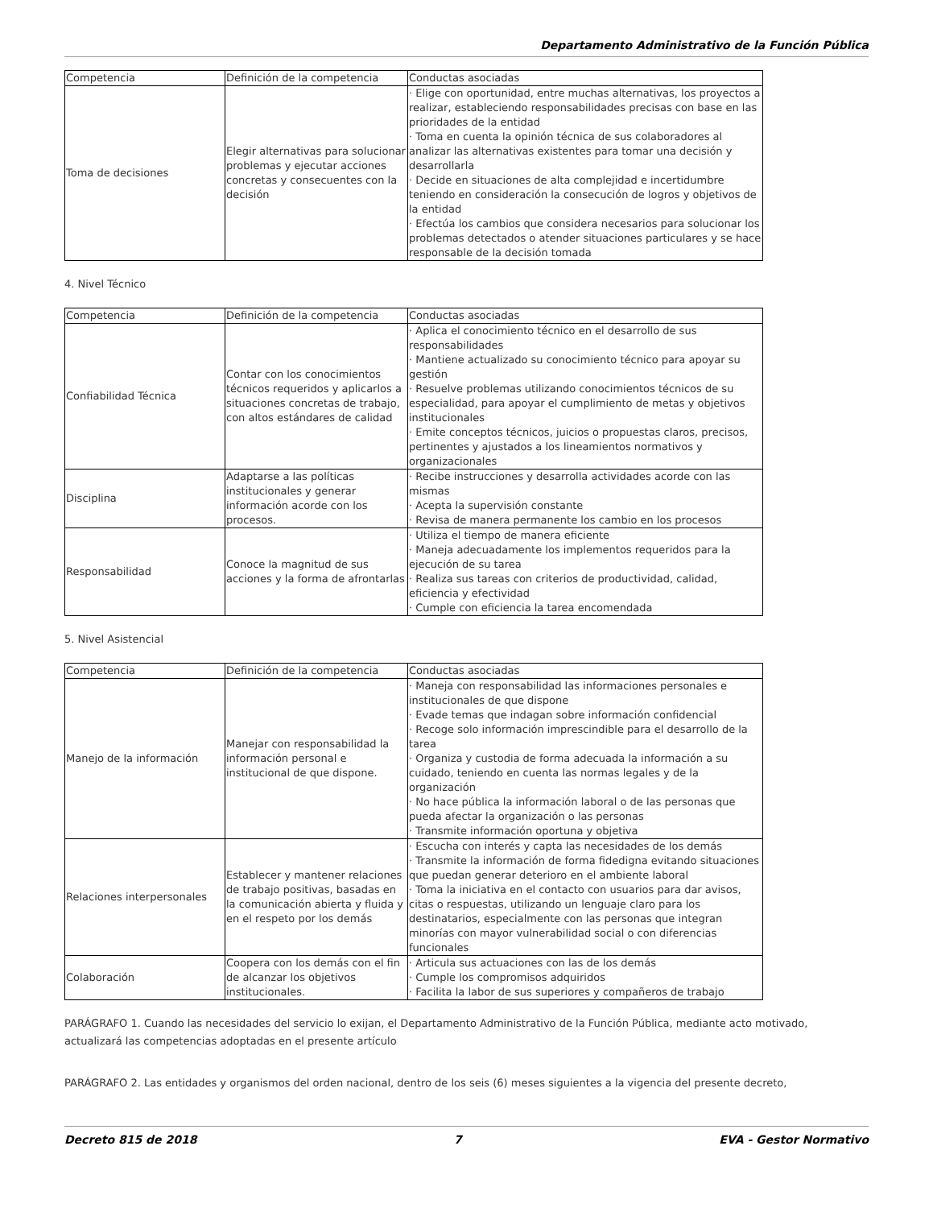Departamento Administrativo de la Función Pública
| Competencia | Definición de la competencia | Conductas asociadas |
| --- | --- | --- |
| Toma de decisiones | Elegir alternativas para solucionar problemas y ejecutar acciones concretas y consecuentes con la decisión | · Elige con oportunidad, entre muchas alternativas, los proyectos a realizar, estableciendo responsabilidades precisas con base en las prioridades de la entidad · Toma en cuenta la opinión técnica de sus colaboradores al analizar las alternativas existentes para tomar una decisión y desarrollarla · Decide en situaciones de alta complejidad e incertidumbre teniendo en consideración la consecución de logros y objetivos de la entidad · Efectúa los cambios que considera necesarios para solucionar los problemas detectados o atender situaciones particulares y se hace responsable de la decisión tomada |
4. Nivel Técnico
| Competencia | Definición de la competencia | Conductas asociadas |
| --- | --- | --- |
| Confiabilidad Técnica | Contar con los conocimientos técnicos requeridos y aplicarlos a situaciones concretas de trabajo, con altos estándares de calidad | · Aplica el conocimiento técnico en el desarrollo de sus responsabilidades · Mantiene actualizado su conocimiento técnico para apoyar su gestión · Resuelve problemas utilizando conocimientos técnicos de su especialidad, para apoyar el cumplimiento de metas y objetivos institucionales · Emite conceptos técnicos, juicios o propuestas claros, precisos, pertinentes y ajustados a los lineamientos normativos y organizacionales |
| Disciplina | Adaptarse a las políticas institucionales y generar información acorde con los procesos. | · Recibe instrucciones y desarrolla actividades acorde con las mismas · Acepta la supervisión constante · Revisa de manera permanente los cambio en los procesos |
| Responsabilidad | Conoce la magnitud de sus acciones y la forma de afrontarlas | · Utiliza el tiempo de manera eficiente · Maneja adecuadamente los implementos requeridos para la ejecución de su tarea · Realiza sus tareas con criterios de productividad, calidad, eficiencia y efectividad · Cumple con eficiencia la tarea encomendada |
5. Nivel Asistencial
| Competencia | Definición de la competencia | Conductas asociadas |
| --- | --- | --- |
| Manejo de la información | Manejar con responsabilidad la información personal e institucional de que dispone. | · Maneja con responsabilidad las informaciones personales e institucionales de que dispone · Evade temas que indagan sobre información confidencial · Recoge solo información imprescindible para el desarrollo de la tarea · Organiza y custodia de forma adecuada la información a su cuidado, teniendo en cuenta las normas legales y de la organización · No hace pública la información laboral o de las personas que pueda afectar la organización o las personas · Transmite información oportuna y objetiva |
| Relaciones interpersonales | Establecer y mantener relaciones de trabajo positivas, basadas en la comunicación abierta y fluida y en el respeto por los demás | · Escucha con interés y capta las necesidades de los demás · Transmite la información de forma fidedigna evitando situaciones que puedan generar deterioro en el ambiente laboral · Toma la iniciativa en el contacto con usuarios para dar avisos, citas o respuestas, utilizando un lenguaje claro para los destinatarios, especialmente con las personas que integran minorías con mayor vulnerabilidad social o con diferencias funcionales |
| Colaboración | Coopera con los demás con el fin de alcanzar los objetivos institucionales. | · Articula sus actuaciones con las de los demás · Cumple los compromisos adquiridos · Facilita la labor de sus superiores y compañeros de trabajo |
PARÁGRAFO 1. Cuando las necesidades del servicio lo exijan, el Departamento Administrativo de la Función Pública, mediante acto motivado, actualizará las competencias adoptadas en el presente artículo
PARÁGRAFO 2. Las entidades y organismos del orden nacional, dentro de los seis (6) meses siguientes a la vigencia del presente decreto,
Decreto 815 de 2018 7 EVA - Gestor Normativo